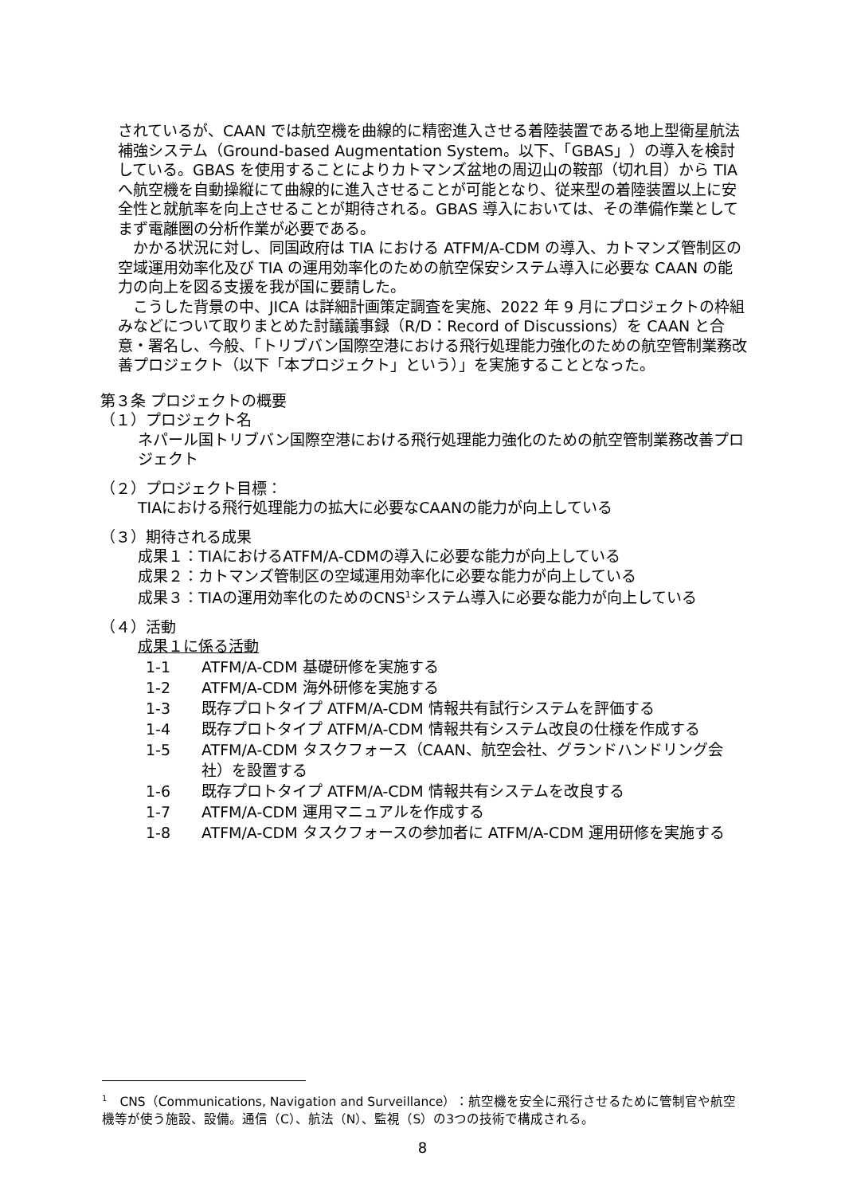されているが、CAAN では航空機を曲線的に精密進入させる着陸装置である地上型衛星航法補強システム（Ground-based Augmentation System。以下、「GBAS」）の導入を検討している。GBAS を使用することによりカトマンズ盆地の周辺山の鞍部（切れ目）から TIA へ航空機を自動操縦にて曲線的に進入させることが可能となり、従来型の着陸装置以上に安全性と就航率を向上させることが期待される。GBAS 導入においては、その準備作業としてまず電離圏の分析作業が必要である。
　かかる状況に対し、同国政府は TIA における ATFM/A-CDM の導入、カトマンズ管制区の空域運用効率化及び TIA の運用効率化のための航空保安システム導入に必要な CAAN の能力の向上を図る支援を我が国に要請した。
　こうした背景の中、JICA は詳細計画策定調査を実施、2022 年 9 月にプロジェクトの枠組みなどについて取りまとめた討議議事録（R/D：Record of Discussions）を CAAN と合意・署名し、今般、「トリブバン国際空港における飛行処理能力強化のための航空管制業務改善プロジェクト（以下「本プロジェクト」という）」を実施することとなった。
第３条 プロジェクトの概要
（１）プロジェクト名
ネパール国トリブバン国際空港における飛行処理能力強化のための航空管制業務改善プロジェクト
（２）プロジェクト目標：
TIAにおける飛行処理能力の拡大に必要なCAANの能力が向上している
（３）期待される成果
成果１：TIAにおけるATFM/A-CDMの導入に必要な能力が向上している
成果２：カトマンズ管制区の空域運用効率化に必要な能力が向上している
成果３：TIAの運用効率化のためのCNS<sup>1</sup>システム導入に必要な能力が向上している
（４）活動
成果１に係る活動
| 1-1 | ATFM/A-CDM 基礎研修を実施する |
| 1-2 | ATFM/A-CDM 海外研修を実施する |
| 1-3 | 既存プロトタイプ ATFM/A-CDM 情報共有試行システムを評価する |
| 1-4 | 既存プロトタイプ ATFM/A-CDM 情報共有システム改良の仕様を作成する |
| 1-5 | ATFM/A-CDM タスクフォース（CAAN、航空会社、グランドハンドリング会社）を設置する |
| 1-6 | 既存プロトタイプ ATFM/A-CDM 情報共有システムを改良する |
| 1-7 | ATFM/A-CDM 運用マニュアルを作成する |
| 1-8 | ATFM/A-CDM タスクフォースの参加者に ATFM/A-CDM 運用研修を実施する |
<sup>1</sup>　CNS（Communications, Navigation and Surveillance）：航空機を安全に飛行させるために管制官や航空機等が使う施設、設備。通信（C）、航法（N）、監視（S）の3つの技術で構成される。
8